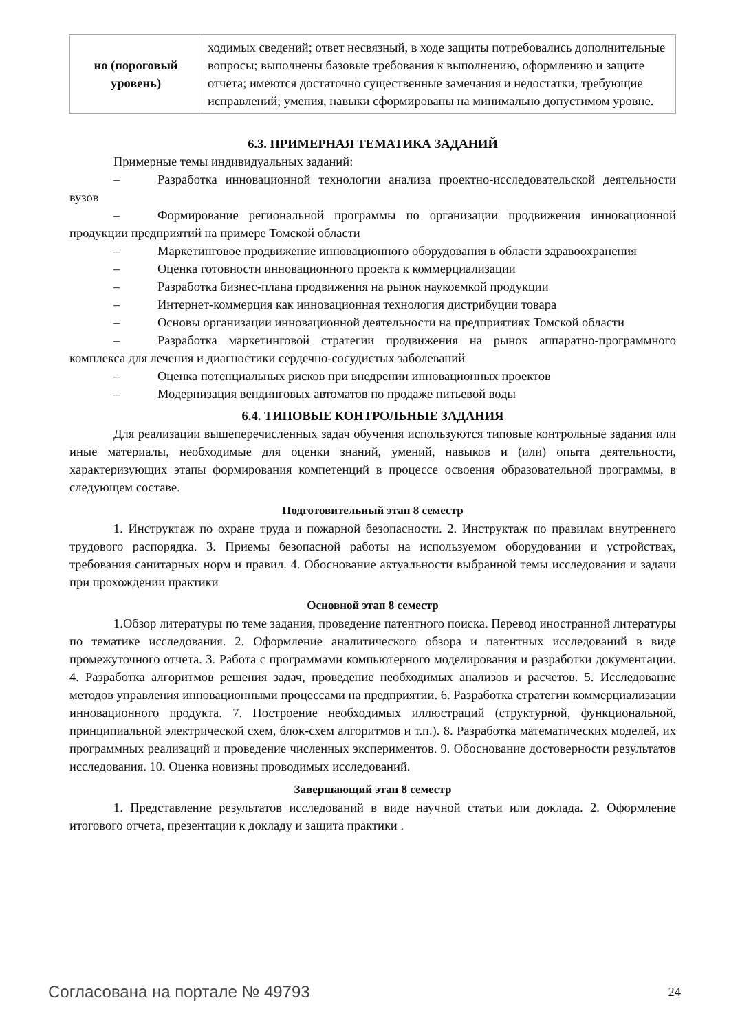| но (пороговый уровень) | ходимых сведений; ответ несвязный, в ходе защиты потребовались дополнительные вопросы; выполнены базовые требования к выполнению, оформлению и защите отчета; имеются достаточно существенные замечания и недостатки, требующие исправлений; умения, навыки сформированы на минимально допустимом уровне. |
6.3. ПРИМЕРНАЯ ТЕМАТИКА ЗАДАНИЙ
Примерные темы индивидуальных заданий:
– Разработка инновационной технологии анализа проектно-исследовательской деятельности вузов
– Формирование региональной программы по организации продвижения инновационной продукции предприятий на примере Томской области
– Маркетинговое продвижение инновационного оборудования в области здравоохранения
– Оценка готовности инновационного проекта к коммерциализации
– Разработка бизнес-плана продвижения на рынок наукоемкой продукции
– Интернет-коммерция как инновационная технология дистрибуции товара
– Основы организации инновационной деятельности на предприятиях Томской области
– Разработка маркетинговой стратегии продвижения на рынок аппаратно-программного комплекса для лечения и диагностики сердечно-сосудистых заболеваний
– Оценка потенциальных рисков при внедрении инновационных проектов
– Модернизация вендинговых автоматов по продаже питьевой воды
6.4. ТИПОВЫЕ КОНТРОЛЬНЫЕ ЗАДАНИЯ
Для реализации вышеперечисленных задач обучения используются типовые контрольные задания или иные материалы, необходимые для оценки знаний, умений, навыков и (или) опыта деятельности, характеризующих этапы формирования компетенций в процессе освоения образовательной программы, в следующем составе.
Подготовительный этап 8 семестр
1. Инструктаж по охране труда и пожарной безопасности. 2. Инструктаж по правилам внутреннего трудового распорядка. 3. Приемы безопасной работы на используемом оборудовании и устройствах, требования санитарных норм и правил. 4. Обоснование актуальности выбранной темы исследования и задачи при прохождении практики
Основной этап 8 семестр
1.Обзор литературы по теме задания, проведение патентного поиска. Перевод иностранной литературы по тематике исследования. 2. Оформление аналитического обзора и патентных исследований в виде промежуточного отчета. 3. Работа с программами компьютерного моделирования и разработки документации. 4. Разработка алгоритмов решения задач, проведение необходимых анализов и расчетов. 5. Исследование методов управления инновационными процессами на предприятии. 6. Разработка стратегии коммерциализации инновационного продукта. 7. Построение необходимых иллюстраций (структурной, функциональной, принципиальной электрической схем, блок-схем алгоритмов и т.п.). 8. Разработка математических моделей, их программных реализаций и проведение численных экспериментов. 9. Обоснование достоверности результатов исследования. 10. Оценка новизны проводимых исследований.
Завершающий этап 8 семестр
1. Представление результатов исследований в виде научной статьи или доклада. 2. Оформление итогового отчета, презентации к докладу и защита практики .
Согласована на портале № 49793 24